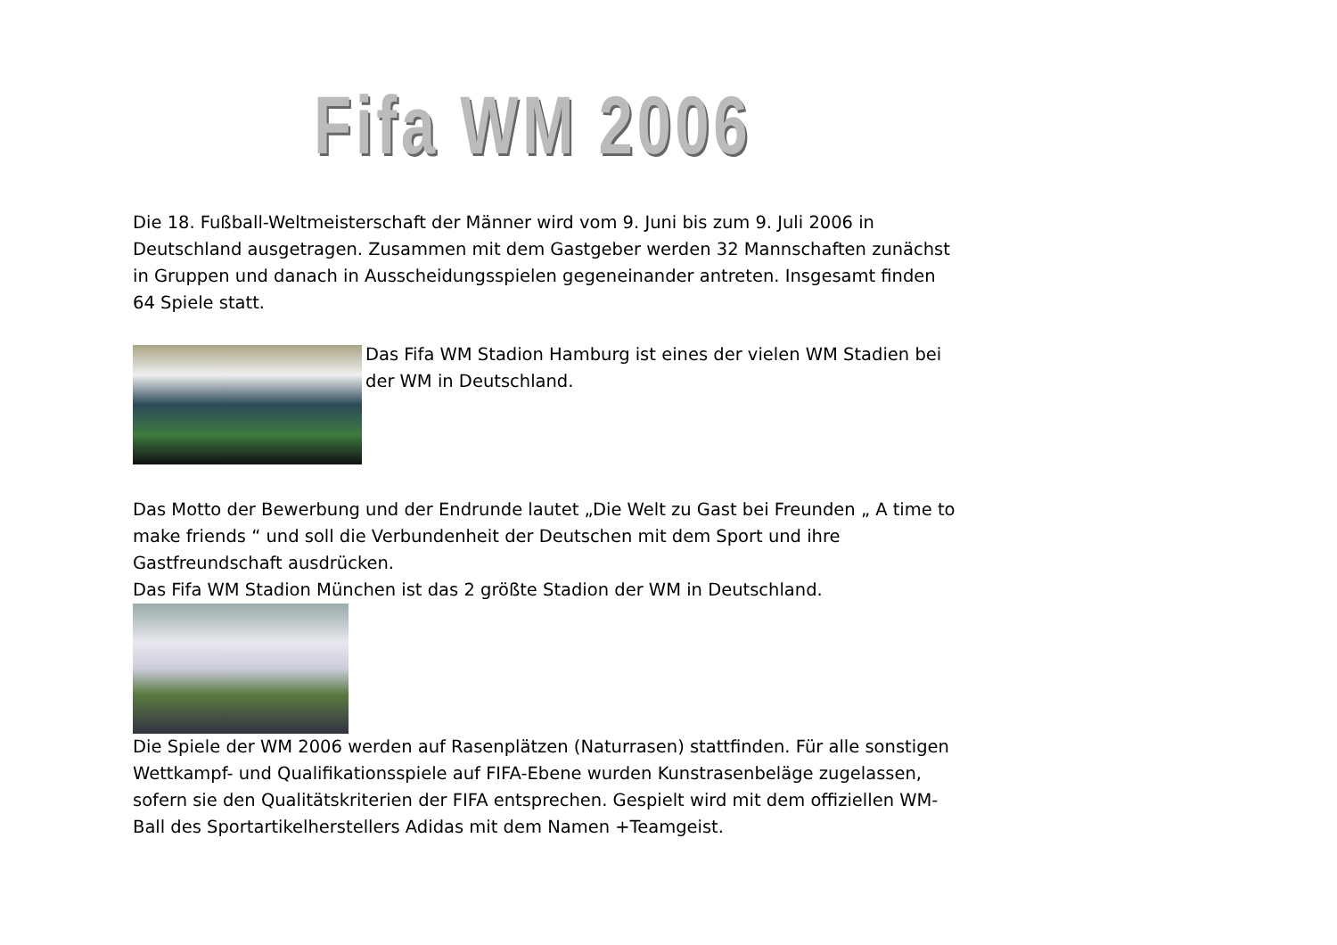Fifa WM 2006
Die 18. Fußball-Weltmeisterschaft der Männer wird vom 9. Juni bis zum 9. Juli 2006 in Deutschland ausgetragen. Zusammen mit dem Gastgeber werden 32 Mannschaften zunächst in Gruppen und danach in Ausscheidungsspielen gegeneinander antreten. Insgesamt finden 64 Spiele statt.
Das Fifa WM Stadion Hamburg ist eines der vielen WM Stadien bei der WM in Deutschland.
Das Motto der Bewerbung und der Endrunde lautet „Die Welt zu Gast bei Freunden „ A time to make friends “ und soll die Verbundenheit der Deutschen mit dem Sport und ihre Gastfreundschaft ausdrücken.
Das Fifa WM Stadion München ist das 2 größte Stadion der WM in Deutschland.
Die Spiele der WM 2006 werden auf Rasenplätzen (Naturrasen) stattfinden. Für alle sonstigen Wettkampf- und Qualifikationsspiele auf FIFA-Ebene wurden Kunstrasenbeläge zugelassen, sofern sie den Qualitätskriterien der FIFA entsprechen. Gespielt wird mit dem offiziellen WM-Ball des Sportartikelherstellers Adidas mit dem Namen +Teamgeist.